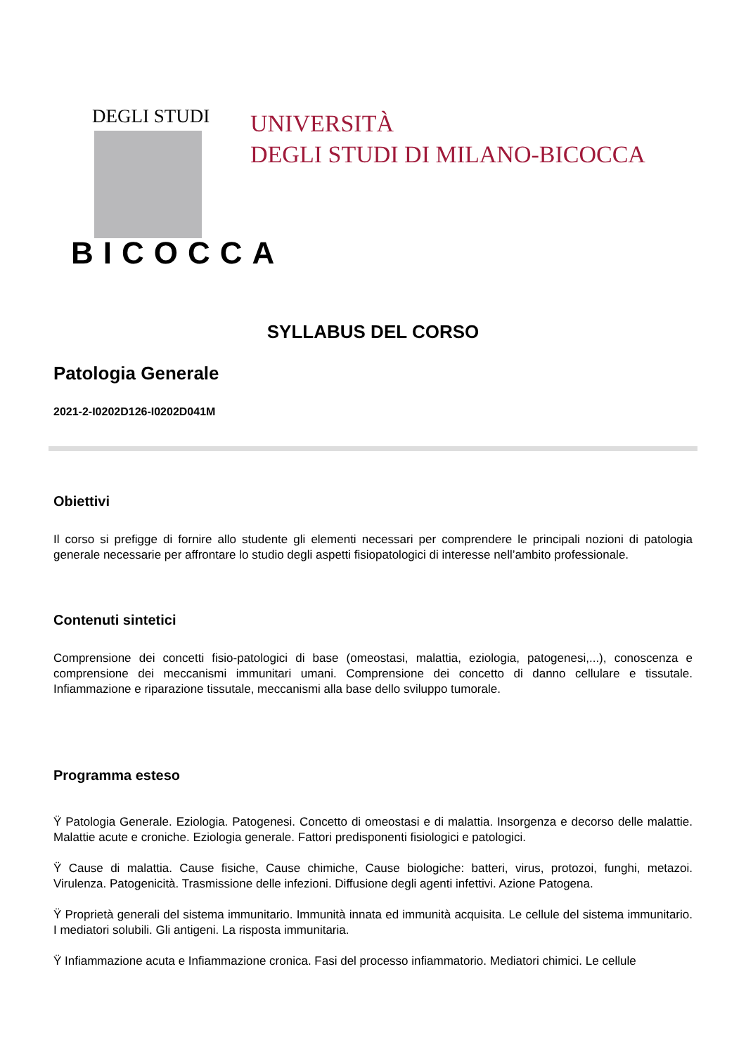DEGLI STUDI
BICOCCA
UNIVERSITÀ
DEGLI STUDI DI MILANO-BICOCCA
SYLLABUS DEL CORSO
Patologia Generale
2021-2-I0202D126-I0202D041M
Obiettivi
Il corso si prefigge di fornire allo studente gli elementi necessari per comprendere le principali nozioni di patologia generale necessarie per affrontare lo studio degli aspetti fisiopatologici di interesse nell’ambito professionale.
Contenuti sintetici
Comprensione dei concetti fisio-patologici di base (omeostasi, malattia, eziologia, patogenesi,...), conoscenza e comprensione dei meccanismi immunitari umani. Comprensione dei concetto di danno cellulare e tissutale. Infiammazione e riparazione tissutale, meccanismi alla base dello sviluppo tumorale.
Programma esteso
Ÿ Patologia Generale. Eziologia. Patogenesi. Concetto di omeostasi e di malattia. Insorgenza e decorso delle malattie. Malattie acute e croniche. Eziologia generale. Fattori predisponenti fisiologici e patologici.
Ÿ Cause di malattia. Cause fisiche, Cause chimiche, Cause biologiche: batteri, virus, protozoi, funghi, metazoi. Virulenza. Patogenicità. Trasmissione delle infezioni. Diffusione degli agenti infettivi. Azione Patogena.
Ÿ Proprietà generali del sistema immunitario. Immunità innata ed immunità acquisita. Le cellule del sistema immunitario. I mediatori solubili. Gli antigeni. La risposta immunitaria.
Ÿ Infiammazione acuta e Infiammazione cronica. Fasi del processo infiammatorio. Mediatori chimici. Le cellule